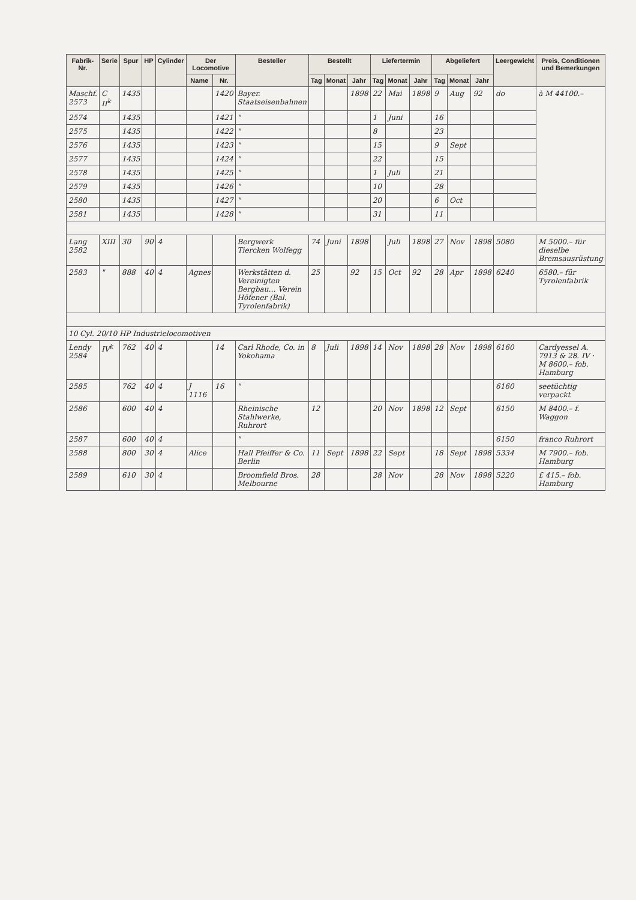| Fabrik-Nr. | Serie | Spur | HP | Cylinder | Der Locomotive | | Besteller | Bestellt | | | Liefertermin | | | Abgeliefert | | | Leergewicht | Preis, Conditionen und Bemerkungen |
| --- | --- | --- | --- | --- | --- | --- | --- | --- | --- | --- | --- | --- | --- | --- | --- | --- | --- | --- |
| | | | | | Name | Nr. | | Tag | Monat | Jahr | Tag | Monat | Jahr | Tag | Monat | Jahr | | |
| Maschf. 2573 | C II<sup>k</sup> | 1435 | | | | 1420 | Bayer. Staatseisenbahnen | | | 1898 | 22 | Mai | 1898 | 9 | Aug | 92 | do | à M 44100.– |
| 2574 | | 1435 | | | | 1421 | " | | | | 1 | Juni | | 16 | | | | |
| 2575 | | 1435 | | | | 1422 | " | | | | 8 | | | 23 | | | | |
| 2576 | | 1435 | | | | 1423 | " | | | | 15 | | | 9 | Sept | | | |
| 2577 | | 1435 | | | | 1424 | " | | | | 22 | | | 15 | | | | |
| 2578 | | 1435 | | | | 1425 | " | | | | 1 | Juli | | 21 | | | | |
| 2579 | | 1435 | | | | 1426 | " | | | | 10 | | | 28 | | | | |
| 2580 | | 1435 | | | | 1427 | " | | | | 20 | | | 6 | Oct | | | |
| 2581 | | 1435 | | | | 1428 | " | | | | 31 | | | 11 | | | | |
| Lang 2582 | XIII | 30 | 90 | 4 | | | Bergwerk Tiercken Wolfegg | 74 | Juni | 1898 | | Juli | 1898 | 27 | Nov | 1898 | 5080 | M 5000.– für dieselbe Bremsausrüstung |
| 2583 | " | 888 | 40 | 4 | Agnes | | Werkstätten d. Vereinigten Bergbau… Verein Höfener (Bal. Tyrolenfabrik) | 25 | | 92 | 15 | Oct | 92 | 28 | Apr | 1898 | 6240 | 6580.– für Tyrolenfabrik |
| 10 Cyl. 20/10 HP Industrielocomotiven | | | | | | | | | | | | | | | | | | |
| Lendy 2584 | IV<sup>k</sup> | 762 | 40 | 4 | | 14 | Carl Rhode, Co. in Yokohama | 8 | Juli | 1898 | 14 | Nov | 1898 | 28 | Nov | 1898 | 6160 | Cardyessel A. 7913 & 28. IV · M 8600.– fob. Hamburg |
| 2585 | | 762 | 40 | 4 | J 1116 | 16 | " | | | | | | | | | | 6160 | seetüchtig verpackt |
| 2586 | | 600 | 40 | 4 | | | Rheinische Stahlwerke, Ruhrort | 12 | | | 20 | Nov | 1898 | 12 | Sept | | 6150 | M 8400.– f. Waggon |
| 2587 | | 600 | 40 | 4 | | | " | | | | | | | | | | 6150 | franco Ruhrort |
| 2588 | | 800 | 30 | 4 | Alice | | Hall Pfeiffer & Co. Berlin | 11 | Sept | 1898 | 22 | Sept | | 18 | Sept | 1898 | 5334 | M 7900.– fob. Hamburg |
| 2589 | | 610 | 30 | 4 | | | Broomfield Bros. Melbourne | 28 | | | 28 | Nov | | 28 | Nov | 1898 | 5220 | £ 415.– fob. Hamburg |